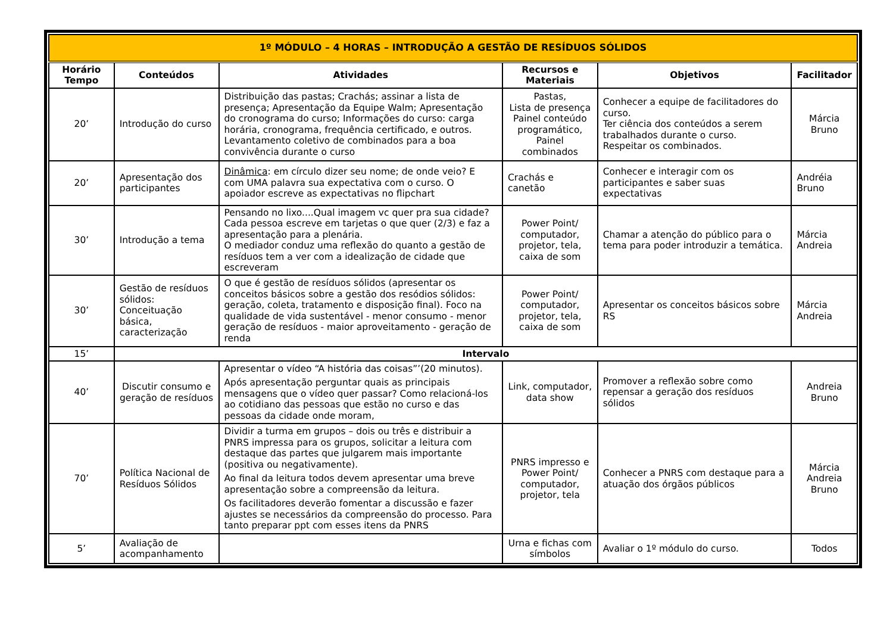| 1º MÓDULO – 4 HORAS – INTRODUÇÃO A GESTÃO DE RESÍDUOS SÓLIDOS | | | | | |
| --- | --- | --- | --- | --- | --- |
| Horário Tempo | Conteúdos | Atividades | Recursos e Materiais | Objetivos | Facilitador |
| 20’ | Introdução do curso | Distribuição das pastas; Crachás; assinar a lista de presença; Apresentação da Equipe Walm; Apresentação do cronograma do curso; Informações do curso: carga horária, cronograma, frequência certificado, e outros. Levantamento coletivo de combinados para a boa convivência durante o curso | Pastas, Lista de presença Painel conteúdo programático, Painel combinados | Conhecer a equipe de facilitadores do curso. Ter ciência dos conteúdos a serem trabalhados durante o curso. Respeitar os combinados. | Márcia Bruno |
| 20’ | Apresentação dos participantes | Dinâmica : em círculo dizer seu nome; de onde veio? E com UMA palavra sua expectativa com o curso. O apoiador escreve as expectativas no flipchart | Crachás e canetão | Conhecer e interagir com os participantes e saber suas expectativas | Andréia Bruno |
| 30’ | Introdução a tema | Pensando no lixo....Qual imagem vc quer pra sua cidade? Cada pessoa escreve em tarjetas o que quer (2/3) e faz a apresentação para a plenária. O mediador conduz uma reflexão do quanto a gestão de resíduos tem a ver com a idealização de cidade que escreveram | Power Point/ computador, projetor, tela, caixa de som | Chamar a atenção do público para o tema para poder introduzir a temática. | Márcia Andreia |
| 30’ | Gestão de resíduos sólidos: Conceituação básica, caracterização | O que é gestão de resíduos sólidos (apresentar os conceitos básicos sobre a gestão dos resódios sólidos: geração, coleta, tratamento e disposição final). Foco na qualidade de vida sustentável - menor consumo - menor geração de resíduos - maior aproveitamento - geração de renda | Power Point/ computador, projetor, tela, caixa de som | Apresentar os conceitos básicos sobre RS | Márcia Andreia |
| 15’ | Intervalo | | | | |
| 40’ | Discutir consumo e geração de resíduos | Apresentar o vídeo “A história das coisas”’(20 minutos). Após apresentação perguntar quais as principais mensagens que o vídeo quer passar? Como relacioná-los ao cotidiano das pessoas que estão no curso e das pessoas da cidade onde moram, | Link, computador, data show | Promover a reflexão sobre como repensar a geração dos resíduos sólidos | Andreia Bruno |
| 70’ | Política Nacional de Resíduos Sólidos | Dividir a turma em grupos – dois ou três e distribuir a PNRS impressa para os grupos, solicitar a leitura com destaque das partes que julgarem mais importante (positiva ou negativamente). Ao final da leitura todos devem apresentar uma breve apresentação sobre a compreensão da leitura. Os facilitadores deverão fomentar a discussão e fazer ajustes se necessários da compreensão do processo. Para tanto preparar ppt com esses itens da PNRS | PNRS impresso e Power Point/ computador, projetor, tela | Conhecer a PNRS com destaque para a atuação dos órgãos públicos | Márcia Andreia Bruno |
| 5’ | Avaliação de acompanhamento | | Urna e fichas com símbolos | Avaliar o 1º módulo do curso. | Todos |